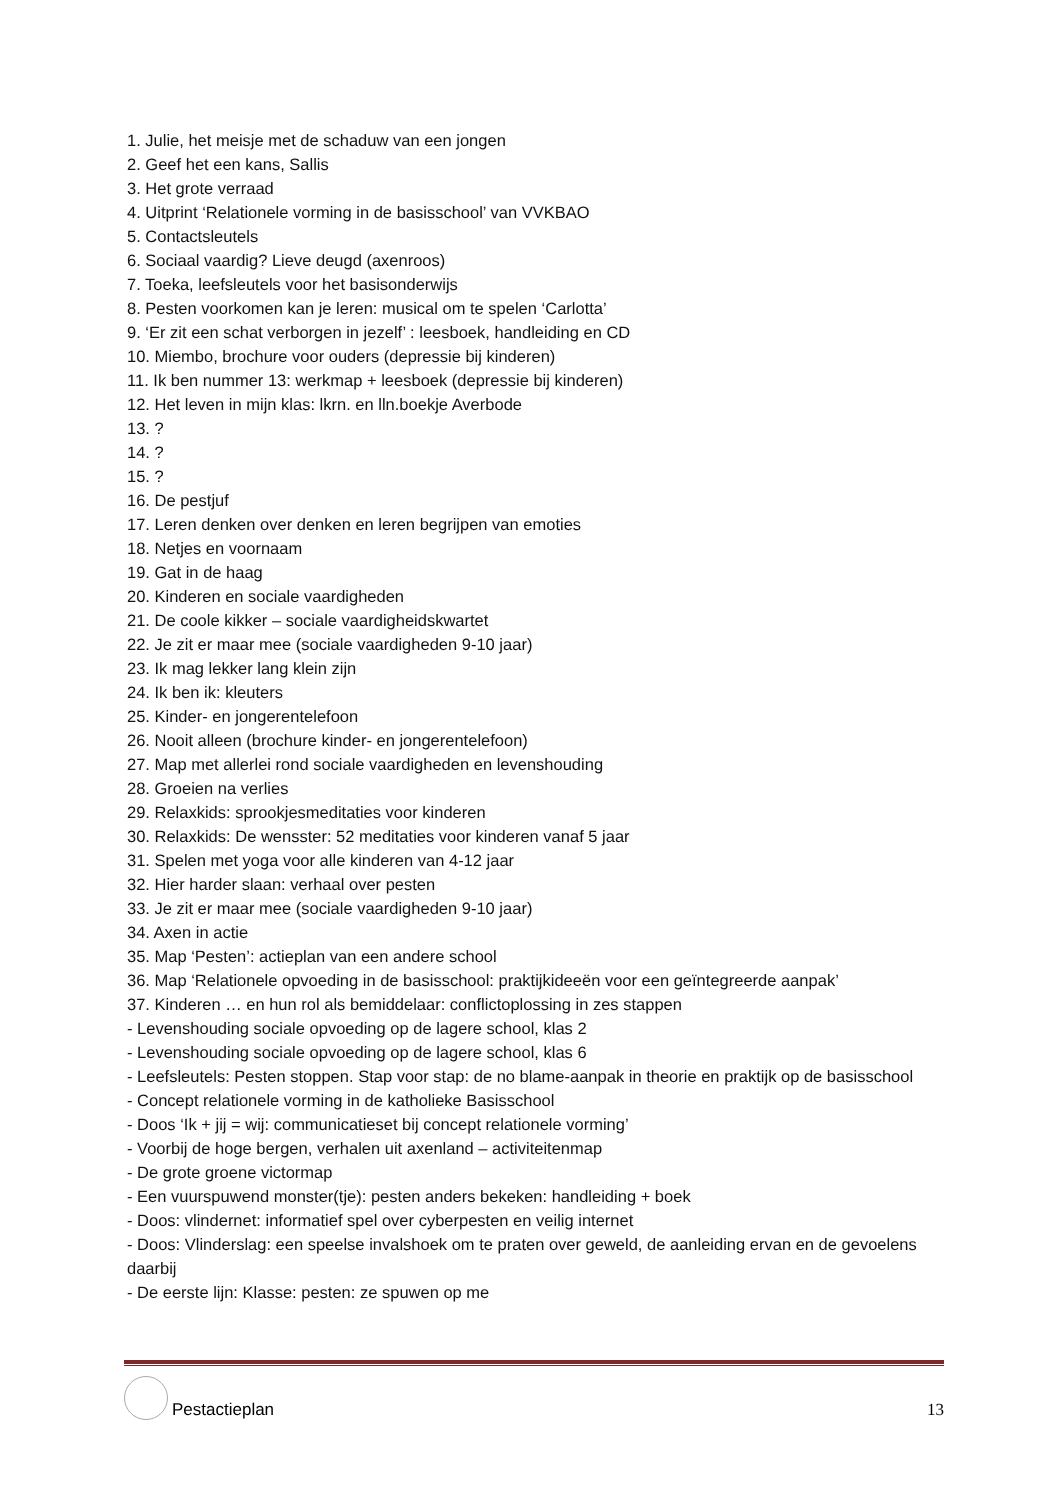1. Julie, het meisje met de schaduw van een jongen
2. Geef het een kans, Sallis
3. Het grote verraad
4. Uitprint ‘Relationele vorming in de basisschool’ van VVKBAO
5. Contactsleutels
6. Sociaal vaardig? Lieve deugd (axenroos)
7. Toeka, leefsleutels voor het basisonderwijs
8. Pesten voorkomen kan je leren: musical om te spelen ‘Carlotta’
9. ‘Er zit een schat verborgen in jezelf’ : leesboek, handleiding en CD
10. Miembo, brochure voor ouders (depressie bij kinderen)
11. Ik ben nummer 13: werkmap + leesboek (depressie bij kinderen)
12. Het leven in mijn klas: lkrn. en lln.boekje Averbode
13. ?
14. ?
15. ?
16. De pestjuf
17. Leren denken over denken en leren begrijpen van emoties
18. Netjes en voornaam
19. Gat in de haag
20. Kinderen en sociale vaardigheden
21. De coole kikker – sociale vaardigheidskwartet
22. Je zit er maar mee (sociale vaardigheden 9-10 jaar)
23. Ik mag lekker lang klein zijn
24. Ik ben ik: kleuters
25. Kinder- en jongerentelefoon
26. Nooit alleen (brochure kinder- en jongerentelefoon)
27. Map met allerlei rond sociale vaardigheden en levenshouding
28. Groeien na verlies
29. Relaxkids: sprookjesmeditaties voor kinderen
30. Relaxkids: De wensster: 52 meditaties voor kinderen vanaf 5 jaar
31. Spelen met yoga voor alle kinderen van 4-12 jaar
32. Hier harder slaan: verhaal over pesten
33. Je zit er maar mee (sociale vaardigheden 9-10 jaar)
34. Axen in actie
35. Map ‘Pesten’: actieplan van een andere school
36. Map ‘Relationele opvoeding in de basisschool: praktijkideeën voor een geïntegreerde aanpak’
37. Kinderen … en hun rol als bemiddelaar: conflictoplossing in zes stappen
- Levenshouding sociale opvoeding op de lagere school, klas 2
- Levenshouding sociale opvoeding op de lagere school, klas 6
- Leefsleutels: Pesten stoppen. Stap voor stap: de no blame-aanpak in theorie en praktijk op de basisschool
- Concept relationele vorming in de katholieke Basisschool
- Doos ‘Ik + jij = wij: communicatieset bij concept relationele vorming’
- Voorbij de hoge bergen, verhalen uit axenland – activiteitenmap
- De grote groene victormap
- Een vuurspuwend monster(tje): pesten anders bekeken: handleiding + boek
- Doos: vlindernet: informatief spel over cyberpesten en veilig internet
- Doos: Vlinderslag: een speelse invalshoek om te praten over geweld, de aanleiding ervan en de gevoelens daarbij
- De eerste lijn: Klasse: pesten: ze spuwen op me
Pestactieplan
13